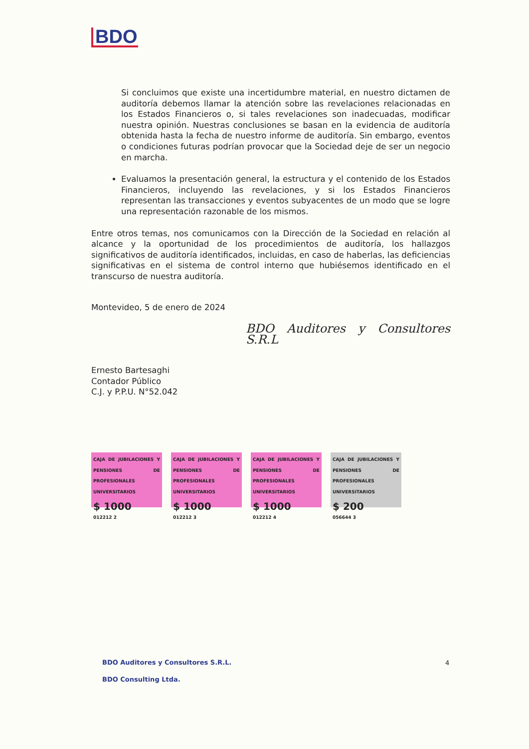BDO
Si concluimos que existe una incertidumbre material, en nuestro dictamen de auditoría debemos llamar la atención sobre las revelaciones relacionadas en los Estados Financieros o, si tales revelaciones son inadecuadas, modificar nuestra opinión. Nuestras conclusiones se basan en la evidencia de auditoría obtenida hasta la fecha de nuestro informe de auditoría. Sin embargo, eventos o condiciones futuras podrían provocar que la Sociedad deje de ser un negocio en marcha.
Evaluamos la presentación general, la estructura y el contenido de los Estados Financieros, incluyendo las revelaciones, y si los Estados Financieros representan las transacciones y eventos subyacentes de un modo que se logre una representación razonable de los mismos.
Entre otros temas, nos comunicamos con la Dirección de la Sociedad en relación al alcance y la oportunidad de los procedimientos de auditoría, los hallazgos significativos de auditoría identificados, incluidas, en caso de haberlas, las deficiencias significativas en el sistema de control interno que hubiésemos identificado en el transcurso de nuestra auditoría.
Montevideo, 5 de enero de 2024
BDO Auditores y Consultores S.R.L
Ernesto Bartesaghi
Contador Público
C.J. y P.P.U. N°52.042
CAJA DE JUBILACIONES Y PENSIONES DE PROFESIONALES UNIVERSITARIOS
$ 1000
012212 2
CAJA DE JUBILACIONES Y PENSIONES DE PROFESIONALES UNIVERSITARIOS
$ 1000
012212 3
CAJA DE JUBILACIONES Y PENSIONES DE PROFESIONALES UNIVERSITARIOS
$ 1000
012212 4
CAJA DE JUBILACIONES Y PENSIONES DE PROFESIONALES UNIVERSITARIOS
$ 200
056644 3
BDO Auditores y Consultores S.R.L.
BDO Consulting Ltda.
4